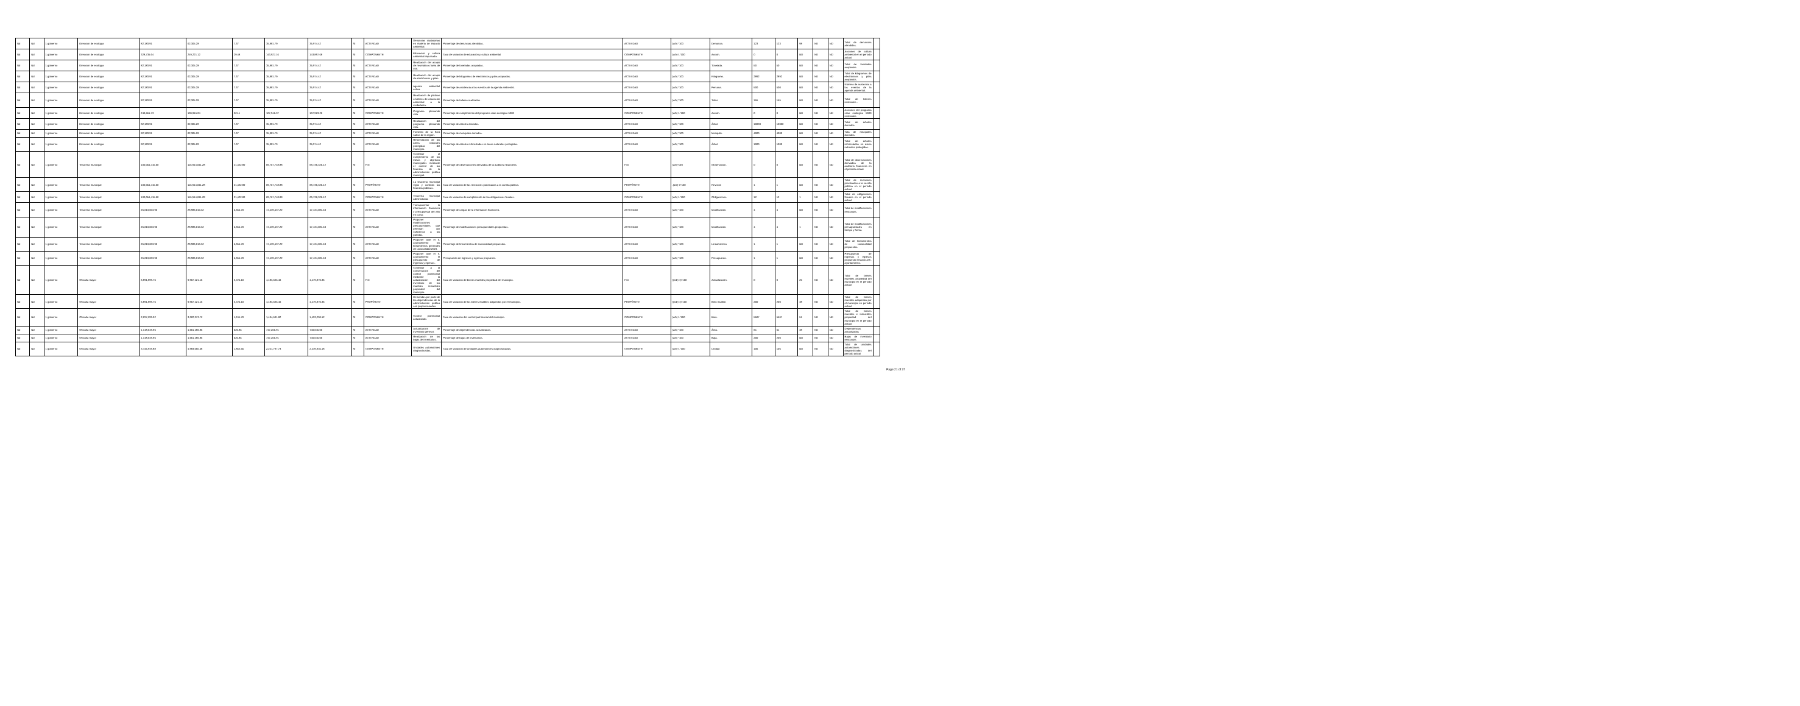| Nd | Nd | 1 gobierno | Dirección de ecologia | 82,183.91 | 62,305.28 | 7.37 | 35,981.79 | 35,974.42 | SI | ACTIVIDAD | Denuncias ciudadanas en materia de impacto ambiental. | Porcentaje de denuncias atendidas. | ACTIVIDAD | (a/b) *100 | Denuncia. | 123 | 123 | 98 | ND | ND | Total de denuncias atendidas. | |
| Nd | Nd | 1 gobierno | Dirección de ecologia | 328,735.64 | 249,221.12 | 29.48 | 143,927.16 | 143,897.68 | SI | COMPONENTE | Educación y cultura ambiental impulsada. | Tasa de variación de educación y cultura ambiental | COMPONENTE | (a/b)-1*100 | Acción. | 0 | 0 | ND | ND | ND | Acciones de cultura ambiental en el periodo actual. | |
| Nd | Nd | 1 gobierno | Dirección de ecologia | 82,183.91 | 62,305.28 | 7.37 | 35,981.79 | 35,974.42 | SI | ACTIVIDAD | Realización del acopio de neumáticos fuera de uso. | Porcentaje de toneladas acopiadas. | ACTIVIDAD | (a/b) *100 | Tonelada. | 50 | 50 | ND | ND | ND | Total de toneladas acopiadas. | |
| Nd | Nd | 1 gobierno | Dirección de ecologia | 82,183.91 | 62,305.28 | 7.37 | 35,981.79 | 35,974.42 | SI | ACTIVIDAD | Realización del acopio de electrónicos y pilas. | Porcentaje de kilogramos de electrónicos y pilas acopiados. | ACTIVIDAD | (a/b) *100 | Kilogramo. | 2892 | 2892 | ND | ND | ND | Total de kilogramos de electrónicos y pilas acopiados. | |
| Nd | Nd | 1 gobierno | Dirección de ecologia | 82,183.91 | 62,305.28 | 7.37 | 35,981.79 | 35,974.42 | SI | ACTIVIDAD | Agenda ambiental activa. | Porcentaje de asistencia a los eventos de la agenda ambiental. | ACTIVIDAD | (a/b) *100 | Persona. | 500 | 500 | ND | ND | ND | Número de asistencia a los eventos de la agenda ambiental. | |
| Nd | Nd | 1 gobierno | Dirección de ecologia | 82,183.91 | 62,305.28 | 7.37 | 35,981.79 | 35,974.42 | SI | ACTIVIDAD | Realización de pláticas o talleres de educación ambiental a la ciudadanía. | Porcentaje de talleres realizados . | ACTIVIDAD | (a/b) *100 | Taller. | 155 | 155 | ND | ND | ND | Total de talleres realizados . | |
| Nd | Nd | 1 gobierno | Dirección de ecologia | 246,551.73 | 186,915.84 | 22.11 | 107,945.37 | 107,923.26 | SI | COMPONENTE | Programa plantando vida | Porcentaje de cumplimiento del programa silao ecológico 5000 | COMPONENTE | (a/b)-1*100 | Acción. | 0 | 0 | ND | ND | ND | Acciones del programa silao ecológico 5000 realizadas | |
| Nd | Nd | 1 gobierno | Dirección de ecologia | 82,183.91 | 62,305.28 | 7.37 | 35,981.79 | 35,974.42 | SI | ACTIVIDAD | Realización del programa plantando vida. | Porcentaje de árboles donados. | ACTIVIDAD | (a/b) *100 | Árbol. | 10000 | 10000 | ND | ND | ND | Total de árboles donados. | |
| Nd | Nd | 1 gobierno | Dirección de ecologia | 82,183.91 | 62,305.28 | 7.37 | 35,981.79 | 35,974.42 | SI | ACTIVIDAD | Fomento de la flora nativa de la región. | Porcentaje de mezquites donados. | ACTIVIDAD | (a/b) *100 | Mezquite. | 4000 | 4000 | ND | ND | ND | Tota de mezquites donados. | |
| Nd | Nd | 1 gobierno | Dirección de ecologia | 82,183.91 | 62,305.28 | 7.37 | 35,981.79 | 35,974.42 | SI | ACTIVIDAD | Reforestación de las áreas naturales protegidas del municipio. | Porcentaje de árboles reforestados en áreas naturales protegidas. | ACTIVIDAD | (a/b) *100 | Árbol. | 1000 | 1000 | ND | ND | ND | Total de árboles reforestados en áreas naturales protegidas. | |
| Nd | Nd | 1 gobierno | Tesorería municipal | 100,054,415.60 | 115,944,041.28 | 21,422.80 | 69,757,748.88 | 69,736,326.12 | SI | FIN | Contribuir al cumplimiento de las metas y objetivos municipales mediante el control de las finanzas de la administración pública municipal. | Porcentaje de observaciones derivadas de la auditoría financiera. | FIN | (a/b)*100 | Observación. | 0 | 0 | ND | ND | ND | Total de observaciones derivadas de la auditoría financiera en el periodo actual. | |
| Nd | Nd | 1 gobierno | Tesorería municipal | 100,054,415.60 | 115,944,041.28 | 21,422.80 | 69,757,748.88 | 69,736,326.12 | SI | PROPÓSITO | La tesorería municipal vigila y controla las finanzas públicas. | Tasa de variación de las revisiones practicadas a la cuenta pública. | PROPÓSITO | .(a/b)-1*100 | Revisión | 1 | 1 | ND | ND | ND | Total de revisiones practicadas a la cuenta pública en el periodo actual. | |
| Nd | Nd | 1 gobierno | Tesorería municipal | 100,054,415.60 | 115,944,041.28 | 21,422.80 | 69,757,748.88 | 69,736,326.12 | SI | COMPONENTE | Tesorería municipal administrada. | Tasa de variación de cumplimiento de las obligaciones fiscales. | COMPONENTE | (a/b)-1*100 | Obligaciones. | 12 | 12 | 1 | ND | ND | Total de obligaciones fiscales en el periodo actual. | |
| Nd | Nd | 1 gobierno | Tesorería municipal | 25,013,603.90 | 28,986,010.32 | 5,355.70 | 17,439,437.22 | 17,434,081.53 | SI | ACTIVIDAD | Transparentar la información financiera y presupuestal del año en curso. | Porcentaje de cargas de la información financiera. | ACTIVIDAD | (a/b) *100 | Modificación. | 4 | 4 | ND | ND | ND | Total de modificaciones realizadas. | |
| Nd | Nd | 1 gobierno | Tesorería municipal | 25,013,603.90 | 28,986,010.32 | 5,355.70 | 17,439,437.22 | 17,434,081.53 | SI | ACTIVIDAD | Proponer modificaciones presupuestales que permitan dar suficiencia a las partidas. | Porcentaje de modificaciones presupuestales propuestas. | ACTIVIDAD | (a/b) *100 | Modificación. | 4 | 4 | 1 | ND | ND | Total de modificaciones presupuestales en tiempo y forma. | |
| Nd | Nd | 1 gobierno | Tesorería municipal | 25,013,603.90 | 28,986,010.32 | 5,355.70 | 17,439,437.22 | 17,434,081.53 | SI | ACTIVIDAD | Proponer ante el h. ayuntamiento los lineamientos generales de racionalidad 2023. | Porcentaje de lineamientos de racionalidad propuestos. | ACTIVIDAD | (a/b) *100 | Lineamientos | 1 | 1 | ND | ND | ND | Total de lineamientos de racionalidad propuestos. | |
| Nd | Nd | 1 gobierno | Tesorería municipal | 25,013,603.90 | 28,986,010.32 | 5,355.70 | 17,439,437.22 | 17,434,081.53 | SI | ACTIVIDAD | Proponer ante el h. ayuntamiento el presupuesto de ingresos y egresos. | Presupuesto de ingresos y egresos propuesto. | ACTIVIDAD | (a/b) *100 | Presupuesto. | 1 | 1 | ND | ND | ND | Presupuesto de ingresos y egresos propuesto enviado al h. ayuntamiento. | |
| Nd | Nd | 1 gobierno | Oficialía mayor | 6,891,899.76 | 9,967,121.16 | 3,725.10 | 4,483,595.46 | 4,479,870.36 | SI | FIN | Contribuir a la conservación del control patrimonial mediante la actualización del inventario de los muebles inmuebles propiedad del municipio. | Tasa de variación de bienes muebles propiedad del municipio. | FIN | ((a/b)-1)*100 | Actualización. | 0 | 0 | 25 | ND | ND | Total de bienes muebles propiedad del municipio en el periodo actual | |
| Nd | Nd | 1 gobierno | Oficialía mayor | 6,891,899.76 | 9,967,121.16 | 3,725.10 | 4,483,595.46 | 4,479,870.36 | SI | PROPÓSITO | Demandas por parte de las dependencias de la administración pública son proporcionadas. | Tasa de variación de los bienes muebles adquiridos por el municipio. | PROPÓSITO | ((a/b)-1)*100 | Bien mueble. | 200 | 200 | 38 | ND | ND | Total de bienes muebles adquiridos por el municipio en periodo actual. | |
| Nd | Nd | 1 gobierno | Oficialía mayor | 2,297,299.92 | 3,322,373.72 | 1,241.70 | 1,494,531.82 | 1,493,290.12 | SI | COMPONENTE | Control patrimonial actualizado. | Tasa de variación del control patrimonial del municipio. | COMPONENTE | (a/b)-1*100 | Bien. | 5567 | 5567 | 51 | ND | ND | Total de bienes muebles e inmuebles propiedad del municipio en el periodo actual. | |
| Nd | Nd | 1 gobierno | Oficialía mayor | 1,148,649.96 | 1,661,186.86 | 620.85 | 747,265.91 | 746,645.06 | SI | ACTIVIDAD | Actualización de inventario general. | Porcentaje de dependencias actualizadas. | ACTIVIDAD | (a/b) *100 | Área. | 61 | 61 | 38 | ND | ND | Dependencias actualizadas | |
| Nd | Nd | 1 gobierno | Oficialía mayor | 1,148,649.96 | 1,661,186.86 | 620.85 | 747,265.91 | 746,645.06 | SI | ACTIVIDAD | Realización de las bajas de inventarios. | Porcentaje de bajas de inventarios. | ACTIVIDAD | (a/b) *100 | Baja. | 200 | 200 | ND | ND | ND | Bajas de inventario realizadas | |
| Nd | Nd | 1 gobierno | Oficialía mayor | 3,445,949.88 | 4,983,560.58 | 1,862.55 | 2,241,797.73 | 2,239,935.18 | SI | COMPONENTE | Unidades automotrices diagnosticadas. | Tasa de variación de unidades automotrices diagnosticadas. | COMPONENTE | (a/b)-1*100 | Unidad | 106 | 106 | ND | ND | ND | Total de unidades automotrices diagnosticadas del periodo actual | |
Page 21 of 37